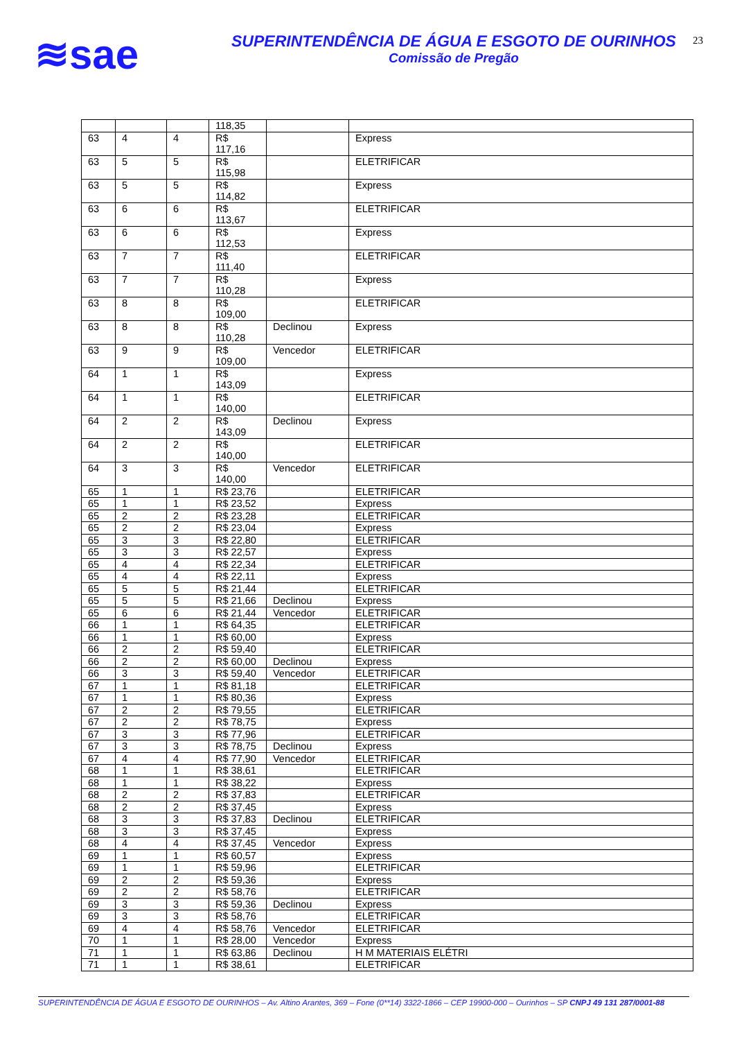≋sae
SUPERINTENDÊNCIA DE ÁGUA E ESGOTO DE OURINHOS
Comissão de Pregão
23
| | | | 118,35 | | |
| 63 | 4 | 4 | R$ 117,16 | | Express |
| 63 | 5 | 5 | R$ 115,98 | | ELETRIFICAR |
| 63 | 5 | 5 | R$ 114,82 | | Express |
| 63 | 6 | 6 | R$ 113,67 | | ELETRIFICAR |
| 63 | 6 | 6 | R$ 112,53 | | Express |
| 63 | 7 | 7 | R$ 111,40 | | ELETRIFICAR |
| 63 | 7 | 7 | R$ 110,28 | | Express |
| 63 | 8 | 8 | R$ 109,00 | | ELETRIFICAR |
| 63 | 8 | 8 | R$ 110,28 | Declinou | Express |
| 63 | 9 | 9 | R$ 109,00 | Vencedor | ELETRIFICAR |
| 64 | 1 | 1 | R$ 143,09 | | Express |
| 64 | 1 | 1 | R$ 140,00 | | ELETRIFICAR |
| 64 | 2 | 2 | R$ 143,09 | Declinou | Express |
| 64 | 2 | 2 | R$ 140,00 | | ELETRIFICAR |
| 64 | 3 | 3 | R$ 140,00 | Vencedor | ELETRIFICAR |
| 65 | 1 | 1 | R$ 23,76 | | ELETRIFICAR |
| 65 | 1 | 1 | R$ 23,52 | | Express |
| 65 | 2 | 2 | R$ 23,28 | | ELETRIFICAR |
| 65 | 2 | 2 | R$ 23,04 | | Express |
| 65 | 3 | 3 | R$ 22,80 | | ELETRIFICAR |
| 65 | 3 | 3 | R$ 22,57 | | Express |
| 65 | 4 | 4 | R$ 22,34 | | ELETRIFICAR |
| 65 | 4 | 4 | R$ 22,11 | | Express |
| 65 | 5 | 5 | R$ 21,44 | | ELETRIFICAR |
| 65 | 5 | 5 | R$ 21,66 | Declinou | Express |
| 65 | 6 | 6 | R$ 21,44 | Vencedor | ELETRIFICAR |
| 66 | 1 | 1 | R$ 64,35 | | ELETRIFICAR |
| 66 | 1 | 1 | R$ 60,00 | | Express |
| 66 | 2 | 2 | R$ 59,40 | | ELETRIFICAR |
| 66 | 2 | 2 | R$ 60,00 | Declinou | Express |
| 66 | 3 | 3 | R$ 59,40 | Vencedor | ELETRIFICAR |
| 67 | 1 | 1 | R$ 81,18 | | ELETRIFICAR |
| 67 | 1 | 1 | R$ 80,36 | | Express |
| 67 | 2 | 2 | R$ 79,55 | | ELETRIFICAR |
| 67 | 2 | 2 | R$ 78,75 | | Express |
| 67 | 3 | 3 | R$ 77,96 | | ELETRIFICAR |
| 67 | 3 | 3 | R$ 78,75 | Declinou | Express |
| 67 | 4 | 4 | R$ 77,90 | Vencedor | ELETRIFICAR |
| 68 | 1 | 1 | R$ 38,61 | | ELETRIFICAR |
| 68 | 1 | 1 | R$ 38,22 | | Express |
| 68 | 2 | 2 | R$ 37,83 | | ELETRIFICAR |
| 68 | 2 | 2 | R$ 37,45 | | Express |
| 68 | 3 | 3 | R$ 37,83 | Declinou | ELETRIFICAR |
| 68 | 3 | 3 | R$ 37,45 | | Express |
| 68 | 4 | 4 | R$ 37,45 | Vencedor | Express |
| 69 | 1 | 1 | R$ 60,57 | | Express |
| 69 | 1 | 1 | R$ 59,96 | | ELETRIFICAR |
| 69 | 2 | 2 | R$ 59,36 | | Express |
| 69 | 2 | 2 | R$ 58,76 | | ELETRIFICAR |
| 69 | 3 | 3 | R$ 59,36 | Declinou | Express |
| 69 | 3 | 3 | R$ 58,76 | | ELETRIFICAR |
| 69 | 4 | 4 | R$ 58,76 | Vencedor | ELETRIFICAR |
| 70 | 1 | 1 | R$ 28,00 | Vencedor | Express |
| 71 | 1 | 1 | R$ 63,86 | Declinou | H M MATERIAIS ELÉTRI |
| 71 | 1 | 1 | R$ 38,61 | | ELETRIFICAR |
SUPERINTENDÊNCIA DE ÁGUA E ESGOTO DE OURINHOS – Av. Altino Arantes, 369 – Fone (0**14) 3322-1866 – CEP 19900-000 – Ourinhos – SP CNPJ 49 131 287/0001-88